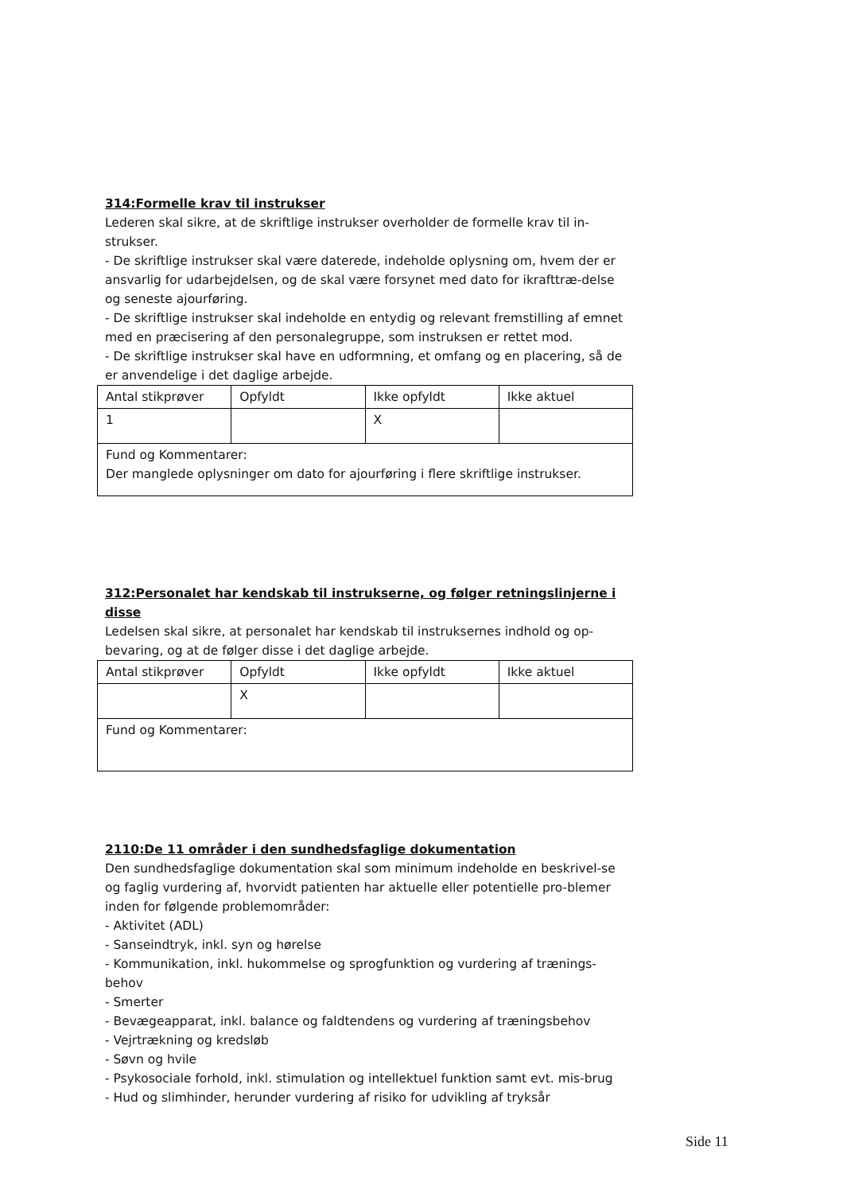314:Formelle krav til instrukser
Lederen skal sikre, at de skriftlige instrukser overholder de formelle krav til in-strukser.
- De skriftlige instrukser skal være daterede, indeholde oplysning om, hvem der er ansvarlig for udarbejdelsen, og de skal være forsynet med dato for ikrafttræ-delse og seneste ajourføring.
- De skriftlige instrukser skal indeholde en entydig og relevant fremstilling af emnet med en præcisering af den personalegruppe, som instruksen er rettet mod.
- De skriftlige instrukser skal have en udformning, et omfang og en placering, så de er anvendelige i det daglige arbejde.
| Antal stikprøver | Opfyldt | Ikke opfyldt | Ikke aktuel |
| 1 | | X | |
| Fund og Kommentarer: Der manglede oplysninger om dato for ajourføring i flere skriftlige instrukser. | | | |
312:Personalet har kendskab til instrukserne, og følger retningslinjerne i disse
Ledelsen skal sikre, at personalet har kendskab til instruksernes indhold og op-bevaring, og at de følger disse i det daglige arbejde.
| Antal stikprøver | Opfyldt | Ikke opfyldt | Ikke aktuel |
| | X | | |
| Fund og Kommentarer: | | | |
2110:De 11 områder i den sundhedsfaglige dokumentation
Den sundhedsfaglige dokumentation skal som minimum indeholde en beskrivel-se og faglig vurdering af, hvorvidt patienten har aktuelle eller potentielle pro-blemer inden for følgende problemområder:
- Aktivitet (ADL)
- Sanseindtryk, inkl. syn og hørelse
- Kommunikation, inkl. hukommelse og sprogfunktion og vurdering af trænings-behov
- Smerter
- Bevægeapparat, inkl. balance og faldtendens og vurdering af træningsbehov
- Vejrtrækning og kredsløb
- Søvn og hvile
- Psykosociale forhold, inkl. stimulation og intellektuel funktion samt evt. mis-brug
- Hud og slimhinder, herunder vurdering af risiko for udvikling af tryksår
Side 11